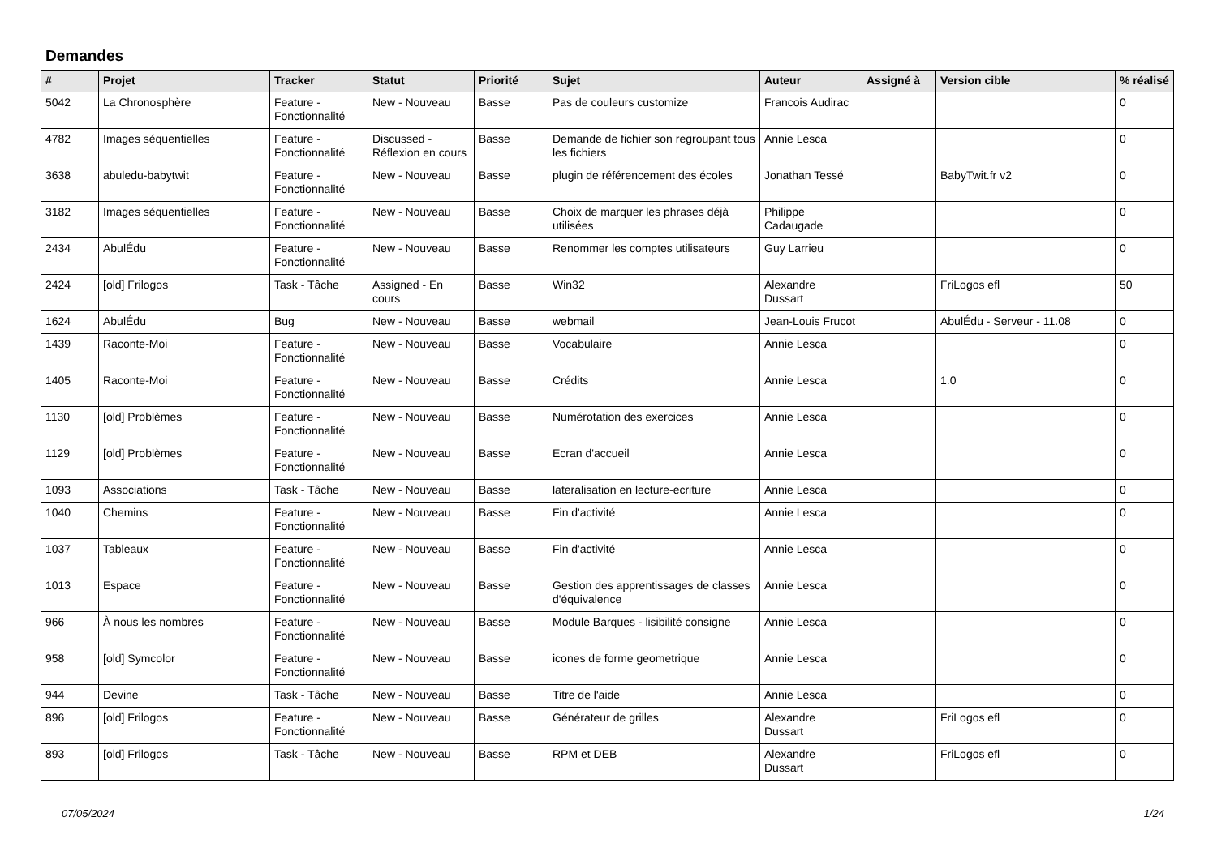Demandes
| # | Projet | Tracker | Statut | Priorité | Sujet | Auteur | Assigné à | Version cible | % réalisé |
| --- | --- | --- | --- | --- | --- | --- | --- | --- | --- |
| 5042 | La Chronosphère | Feature - Fonctionnalité | New - Nouveau | Basse | Pas de couleurs customize | Francois Audirac | | | 0 |
| 4782 | Images séquentielles | Feature - Fonctionnalité | Discussed - Réflexion en cours | Basse | Demande de fichier son regroupant tous les fichiers | Annie Lesca | | | 0 |
| 3638 | abuledu-babytwit | Feature - Fonctionnalité | New - Nouveau | Basse | plugin de référencement des écoles | Jonathan Tessé | | BabyTwit.fr v2 | 0 |
| 3182 | Images séquentielles | Feature - Fonctionnalité | New - Nouveau | Basse | Choix de marquer les phrases déjà utilisées | Philippe Cadaugade | | | 0 |
| 2434 | AbulÉdu | Feature - Fonctionnalité | New - Nouveau | Basse | Renommer les comptes utilisateurs | Guy Larrieu | | | 0 |
| 2424 | [old] Frilogos | Task - Tâche | Assigned - En cours | Basse | Win32 | Alexandre Dussart | | FriLogos efl | 50 |
| 1624 | AbulÉdu | Bug | New - Nouveau | Basse | webmail | Jean-Louis Frucot | | AbulÉdu - Serveur - 11.08 | 0 |
| 1439 | Raconte-Moi | Feature - Fonctionnalité | New - Nouveau | Basse | Vocabulaire | Annie Lesca | | | 0 |
| 1405 | Raconte-Moi | Feature - Fonctionnalité | New - Nouveau | Basse | Crédits | Annie Lesca | | 1.0 | 0 |
| 1130 | [old] Problèmes | Feature - Fonctionnalité | New - Nouveau | Basse | Numérotation des exercices | Annie Lesca | | | 0 |
| 1129 | [old] Problèmes | Feature - Fonctionnalité | New - Nouveau | Basse | Ecran d'accueil | Annie Lesca | | | 0 |
| 1093 | Associations | Task - Tâche | New - Nouveau | Basse | lateralisation en lecture-ecriture | Annie Lesca | | | 0 |
| 1040 | Chemins | Feature - Fonctionnalité | New - Nouveau | Basse | Fin d'activité | Annie Lesca | | | 0 |
| 1037 | Tableaux | Feature - Fonctionnalité | New - Nouveau | Basse | Fin d'activité | Annie Lesca | | | 0 |
| 1013 | Espace | Feature - Fonctionnalité | New - Nouveau | Basse | Gestion des apprentissages de classes d'équivalence | Annie Lesca | | | 0 |
| 966 | À nous les nombres | Feature - Fonctionnalité | New - Nouveau | Basse | Module Barques - lisibilité consigne | Annie Lesca | | | 0 |
| 958 | [old] Symcolor | Feature - Fonctionnalité | New - Nouveau | Basse | icones de forme geometrique | Annie Lesca | | | 0 |
| 944 | Devine | Task - Tâche | New - Nouveau | Basse | Titre de l'aide | Annie Lesca | | | 0 |
| 896 | [old] Frilogos | Feature - Fonctionnalité | New - Nouveau | Basse | Générateur de grilles | Alexandre Dussart | | FriLogos efl | 0 |
| 893 | [old] Frilogos | Task - Tâche | New - Nouveau | Basse | RPM et DEB | Alexandre Dussart | | FriLogos efl | 0 |
07/05/2024 1/24